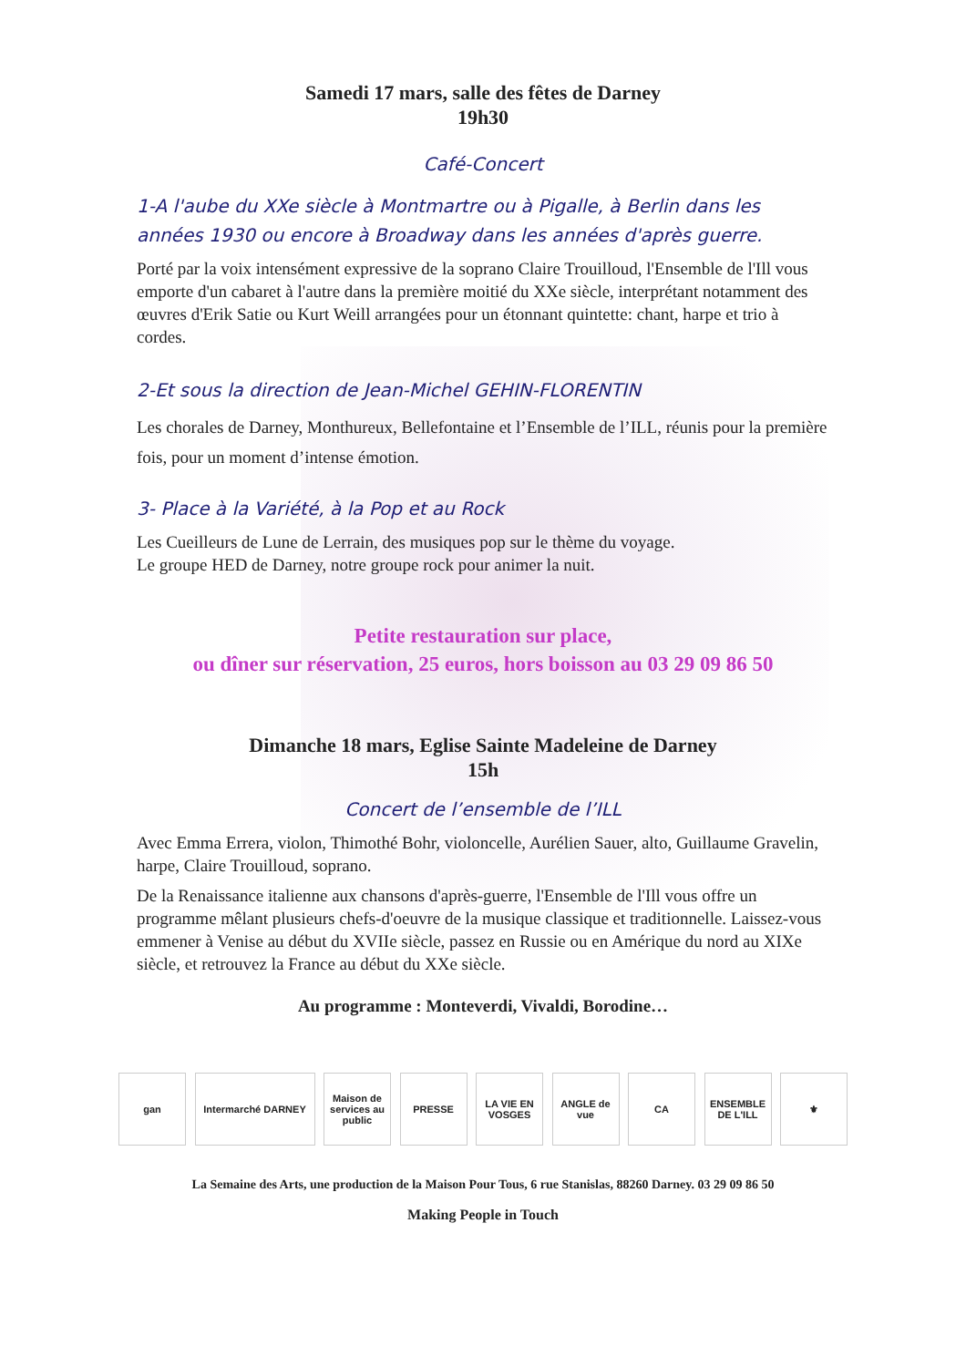Samedi 17 mars, salle des fêtes de Darney
19h30
Café-Concert
1-A l'aube du XXe siècle à Montmartre ou à Pigalle, à Berlin dans les années 1930 ou encore à Broadway dans les années d'après guerre.
Porté par la voix intensément expressive de la soprano Claire Trouilloud, l'Ensemble de l'Ill vous emporte d'un cabaret à l'autre dans la première moitié du XXe siècle, interprétant notamment des œuvres d'Erik Satie ou Kurt Weill arrangées pour un étonnant quintette: chant, harpe et trio à cordes.
2-Et sous la direction de Jean-Michel GEHIN-FLORENTIN
Les chorales de Darney, Monthureux, Bellefontaine et l’Ensemble de l’ILL, réunis pour la première fois, pour un moment d’intense émotion.
3- Place à la Variété, à la Pop et au Rock
Les Cueilleurs de Lune de Lerrain, des musiques pop sur le thème du voyage.
Le groupe HED de Darney, notre groupe rock pour animer la nuit.
Petite restauration sur place,
ou dîner sur réservation, 25 euros, hors boisson au 03 29 09 86 50
Dimanche 18 mars, Eglise Sainte Madeleine de Darney
15h
Concert de l’ensemble de l’ILL
Avec Emma Errera, violon, Thimothé Bohr, violoncelle, Aurélien Sauer, alto, Guillaume Gravelin, harpe, Claire Trouilloud, soprano.
De la Renaissance italienne aux chansons d'après-guerre, l'Ensemble de l'Ill vous offre un programme mêlant plusieurs chefs-d'oeuvre de la musique classique et traditionnelle. Laissez-vous emmener à Venise au début du XVIIe siècle, passez en Russie ou en Amérique du nord au XIXe siècle, et retrouvez la France au début du XXe siècle.
Au programme : Monteverdi, Vivaldi, Borodine…
gan Intermarché DARNEY Maison de services au public
PRESSE LA VIE EN VOSGES
ANGLE de vue
CA ENSEMBLE DE L'ILL
⚜
La Semaine des Arts, une production de la Maison Pour Tous, 6 rue Stanislas, 88260 Darney. 03 29 09 86 50
Making People in Touch